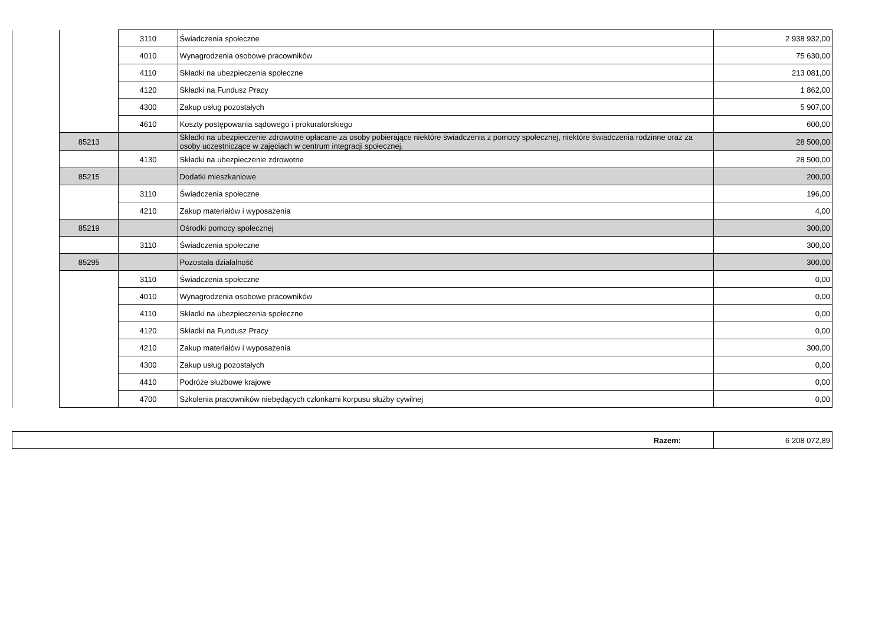| | | 3110 | Świadczenia społeczne | 2 938 932,00 |
| | | 4010 | Wynagrodzenia osobowe pracowników | 75 630,00 |
| | | 4110 | Składki na ubezpieczenia społeczne | 213 081,00 |
| | | 4120 | Składki na Fundusz Pracy | 1 862,00 |
| | | 4300 | Zakup usług pozostałych | 5 907,00 |
| | | 4610 | Koszty postępowania sądowego i prokuratorskiego | 600,00 |
| | 85213 | | Składki na ubezpieczenie zdrowotne opłacane za osoby pobierające niektóre świadczenia z pomocy społecznej, niektóre świadczenia rodzinne oraz za osoby uczestniczące w zajęciach w centrum integracji społecznej. | 28 500,00 |
| | | 4130 | Składki na ubezpieczenie zdrowotne | 28 500,00 |
| | 85215 | | Dodatki mieszkaniowe | 200,00 |
| | | 3110 | Świadczenia społeczne | 196,00 |
| | | 4210 | Zakup materiałów i wyposażenia | 4,00 |
| | 85219 | | Ośrodki pomocy społecznej | 300,00 |
| | | 3110 | Świadczenia społeczne | 300,00 |
| | 85295 | | Pozostała działalność | 300,00 |
| | | 3110 | Świadczenia społeczne | 0,00 |
| | | 4010 | Wynagrodzenia osobowe pracowników | 0,00 |
| | | 4110 | Składki na ubezpieczenia społeczne | 0,00 |
| | | 4120 | Składki na Fundusz Pracy | 0,00 |
| | | 4210 | Zakup materiałów i wyposażenia | 300,00 |
| | | 4300 | Zakup usług pozostałych | 0,00 |
| | | 4410 | Podróże służbowe krajowe | 0,00 |
| | | 4700 | Szkolenia pracowników niebędących członkami korpusu służby cywilnej | 0,00 |
| Razem: | 6 208 072,89 |